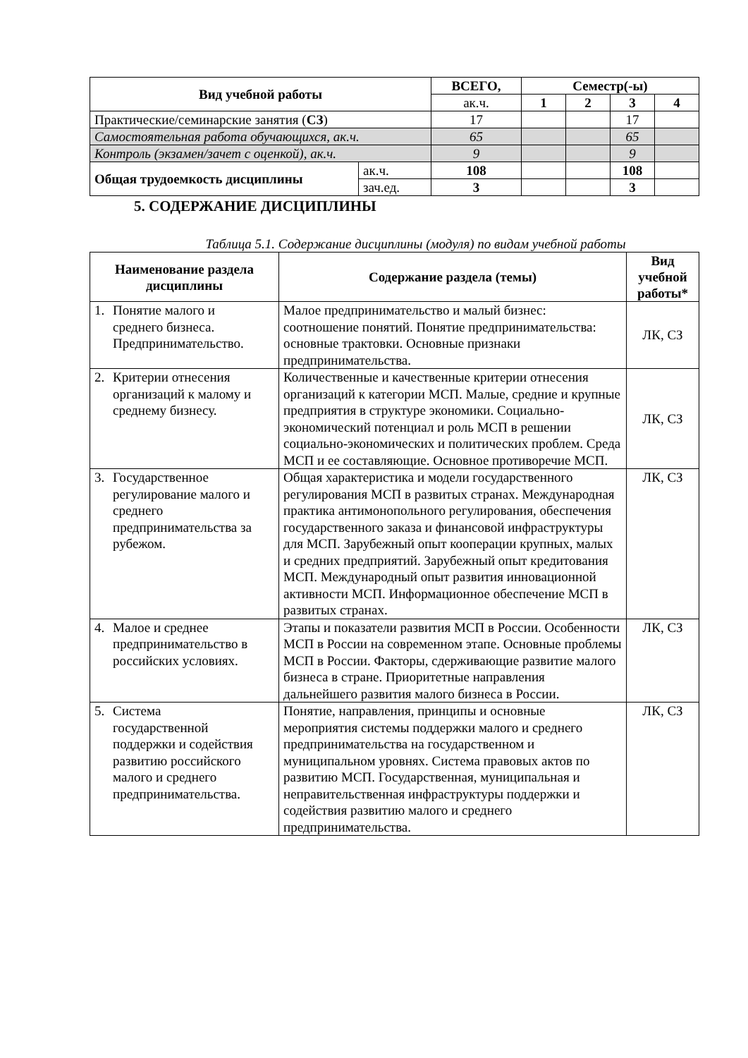| Вид учебной работы | | ВСЕГО, | Семестр(-ы) | | | |
| --- | --- | --- | --- | --- | --- | --- |
| | | ак.ч. | 1 | 2 | 3 | 4 |
| Практические/семинарские занятия ( СЗ ) | | 17 | | | 17 | |
| Самостоятельная работа обучающихся, ак.ч. | | 65 | | | 65 | |
| Контроль (экзамен/зачет с оценкой), ак.ч. | | 9 | | | 9 | |
| Общая трудоемкость дисциплины | ак.ч. | 108 | | | 108 | |
| | зач.ед. | 3 | | | 3 | |
5. СОДЕРЖАНИЕ ДИСЦИПЛИНЫ
Таблица 5.1. Содержание дисциплины (модуля) по видам учебной работы
| Наименование раздела дисциплины | Содержание раздела (темы) | Вид учебной работы* |
| --- | --- | --- |
| 1. Понятие малого и среднего бизнеса. Предпринимательство. | Малое предпринимательство и малый бизнес: соотношение понятий. Понятие предпринимательства: основные трактовки. Основные признаки предпринимательства. | ЛК, СЗ |
| 2. Критерии отнесения организаций к малому и среднему бизнесу. | Количественные и качественные критерии отнесения организаций к категории МСП. Малые, средние и крупные предприятия в структуре экономики. Социально-экономический потенциал и роль МСП в решении социально-экономических и политических проблем. Среда МСП и ее составляющие. Основное противоречие МСП. | ЛК, СЗ |
| 3. Государственное регулирование малого и среднего предпринимательства за рубежом. | Общая характеристика и модели государственного регулирования МСП в развитых странах. Международная практика антимонопольного регулирования, обеспечения государственного заказа и финансовой инфраструктуры для МСП. Зарубежный опыт кооперации крупных, малых и средних предприятий. Зарубежный опыт кредитования МСП. Международный опыт развития инновационной активности МСП. Информационное обеспечение МСП в развитых странах. | ЛК, СЗ |
| 4. Малое и среднее предпринимательство в российских условиях. | Этапы и показатели развития МСП в России. Особенности МСП в России на современном этапе. Основные проблемы МСП в России. Факторы, сдерживающие развитие малого бизнеса в стране. Приоритетные направления дальнейшего развития малого бизнеса в России. | ЛК, СЗ |
| 5. Система государственной поддержки и содействия развитию российского малого и среднего предпринимательства. | Понятие, направления, принципы и основные мероприятия системы поддержки малого и среднего предпринимательства на государственном и муниципальном уровнях. Система правовых актов по развитию МСП. Государственная, муниципальная и неправительственная инфраструктуры поддержки и содействия развитию малого и среднего предпринимательства. | ЛК, СЗ |